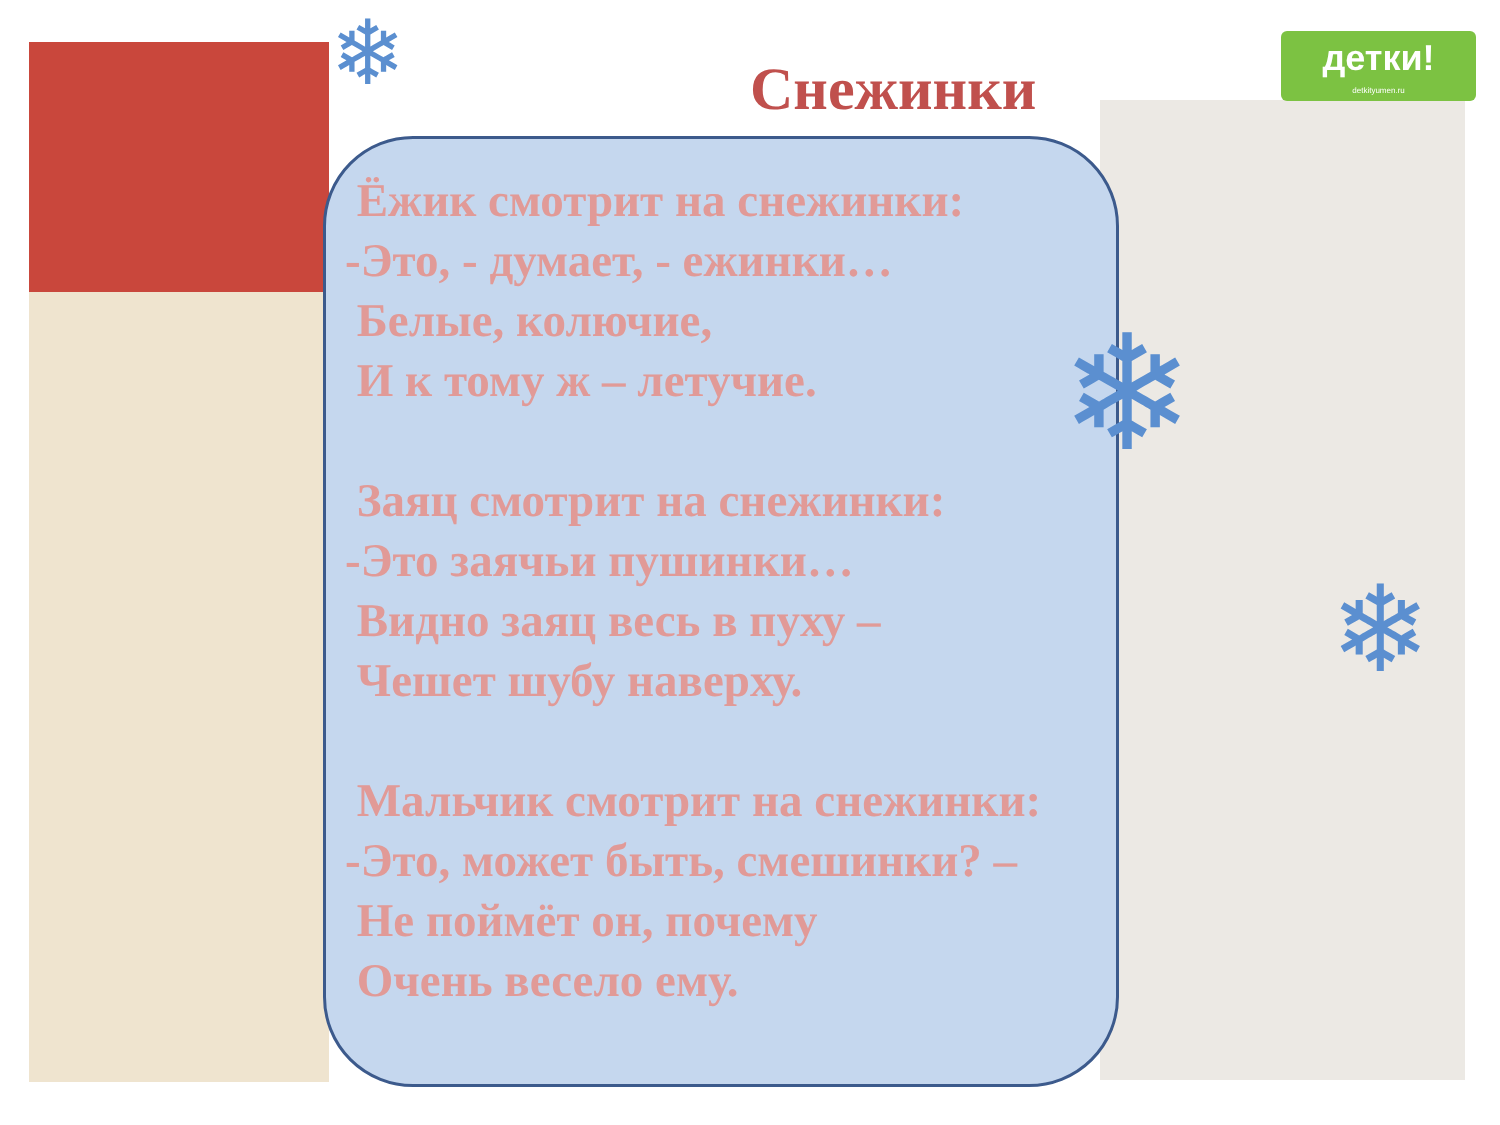детки!
detkityumen.ru
Снежинки
❄
❄
❄
Ёжик смотрит на снежинки:
-Это, - думает, - ежинки…
Белые, колючие,
И к тому ж – летучие.
Заяц смотрит на снежинки:
-Это заячьи пушинки…
Видно заяц весь в пуху –
Чешет шубу наверху.
Мальчик смотрит на снежинки:
-Это, может быть, смешинки? –
Не поймёт он, почему
Очень весело ему.